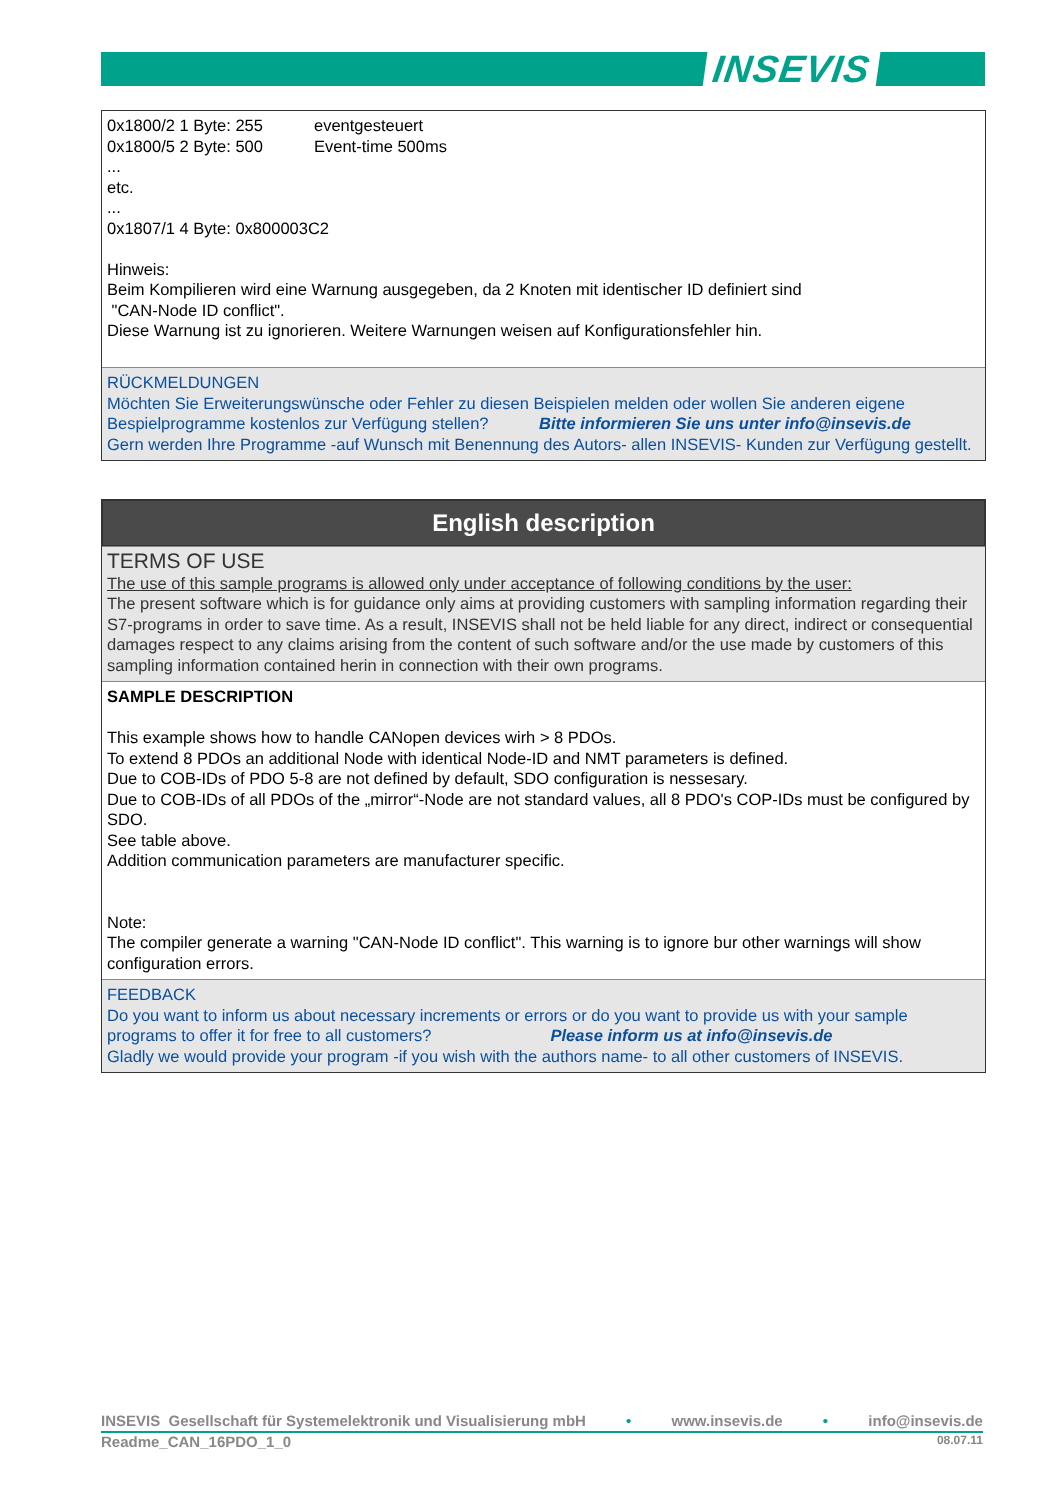INSEVIS
0x1800/2 1 Byte: 255 eventgesteuert
0x1800/5 2 Byte: 500 Event-time 500ms
...
etc.
...
0x1807/1 4 Byte: 0x800003C2
Hinweis:
Beim Kompilieren wird eine Warnung ausgegeben, da 2 Knoten mit identischer ID definiert sind
"CAN-Node ID conflict".
Diese Warnung ist zu ignorieren. Weitere Warnungen weisen auf Konfigurationsfehler hin.
RÜCKMELDUNGEN
Möchten Sie Erweiterungswünsche oder Fehler zu diesen Beispielen melden oder wollen Sie anderen eigene Bespielprogramme kostenlos zur Verfügung stellen? Bitte informieren Sie uns unter info@insevis.de
Gern werden Ihre Programme -auf Wunsch mit Benennung des Autors- allen INSEVIS- Kunden zur Verfügung gestellt.
English description
TERMS OF USE
The use of this sample programs is allowed only under acceptance of following conditions by the user:
The present software which is for guidance only aims at providing customers with sampling information regarding their S7-programs in order to save time. As a result, INSEVIS shall not be held liable for any direct, indirect or consequential damages respect to any claims arising from the content of such software and/or the use made by customers of this sampling information contained herin in connection with their own programs.
SAMPLE DESCRIPTION
This example shows how to handle CANopen devices wirh > 8 PDOs.
To extend 8 PDOs an additional Node with identical Node-ID and NMT parameters is defined.
Due to COB-IDs of PDO 5-8 are not defined by default, SDO configuration is nessesary.
Due to COB-IDs of all PDOs of the „mirror“-Node are not standard values, all 8 PDO's COP-IDs must be configured by SDO.
See table above.
Addition communication parameters are manufacturer specific.
Note:
The compiler generate a warning "CAN-Node ID conflict". This warning is to ignore bur other warnings will show configuration errors.
FEEDBACK
Do you want to inform us about necessary increments or errors or do you want to provide us with your sample programs to offer it for free to all customers? Please inform us at info@insevis.de
Gladly we would provide your program -if you wish with the authors name- to all other customers of INSEVIS.
INSEVIS Gesellschaft für Systemelektronik und Visualisierung mbH • www.insevis.de • info@insevis.de
Readme_CAN_16PDO_1_0 08.07.11